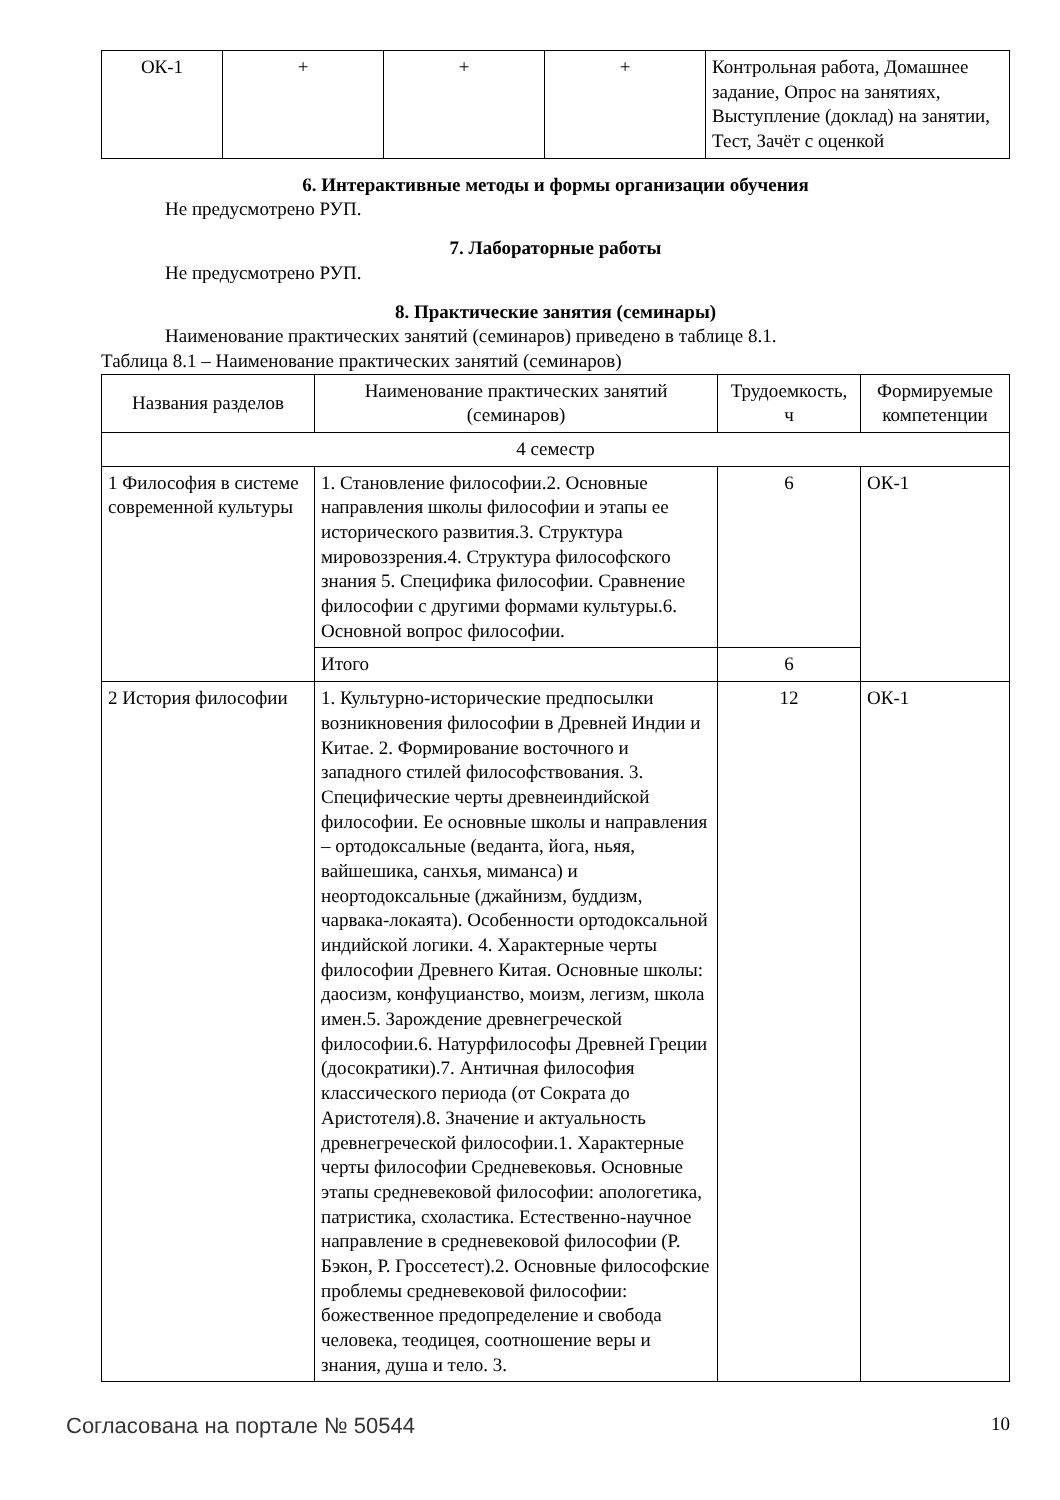| ОК-1 | + | + | + | Контрольная работа, Домашнее задание, Опрос на занятиях, Выступление (доклад) на занятии, Тест, Зачёт с оценкой |
6. Интерактивные методы и формы организации обучения
Не предусмотрено РУП.
7. Лабораторные работы
Не предусмотрено РУП.
8. Практические занятия (семинары)
Наименование практических занятий (семинаров) приведено в таблице 8.1.
Таблица 8.1 – Наименование практических занятий (семинаров)
| Названия разделов | Наименование практических занятий (семинаров) | Трудоемкость, ч | Формируемые компетенции |
| --- | --- | --- | --- |
| 4 семестр | | | |
| 1 Философия в системе современной культуры | 1. Становление философии.2. Основные направления школы философии и этапы ее исторического развития.3. Структура мировоззрения.4. Структура философского знания 5. Специфика философии. Сравнение философии с другими формами культуры.6. Основной вопрос философии. | 6 | ОК-1 |
| | Итого | 6 | |
| 2 История философии | 1. Культурно-исторические предпосылки возникновения философии в Древней Индии и Китае. 2. Формирование восточного и западного стилей философствования. 3. Специфические черты древнеиндийской философии. Ее основные школы и направления – ортодоксальные (веданта, йога, ньяя, вайшешика, санхья, миманса) и неортодоксальные (джайнизм, буддизм, чарвака-локаята). Особенности ортодоксальной индийской логики. 4. Характерные черты философии Древнего Китая. Основные школы: даосизм, конфуцианство, моизм, легизм, школа имен.5. Зарождение древнегреческой философии.6. Натурфилософы Древней Греции (досократики).7. Античная философия классического периода (от Сократа до Аристотеля).8. Значение и актуальность древнегреческой философии.1. Характерные черты философии Средневековья. Основные этапы средневековой философии: апологетика, патристика, схоластика. Естественно-научное направление в средневековой философии (Р. Бэкон, Р. Гроссетест).2. Основные философские проблемы средневековой философии: божественное предопределение и свобода человека, теодицея, соотношение веры и знания, душа и тело. 3. | 12 | ОК-1 |
Согласована на портале № 50544 10